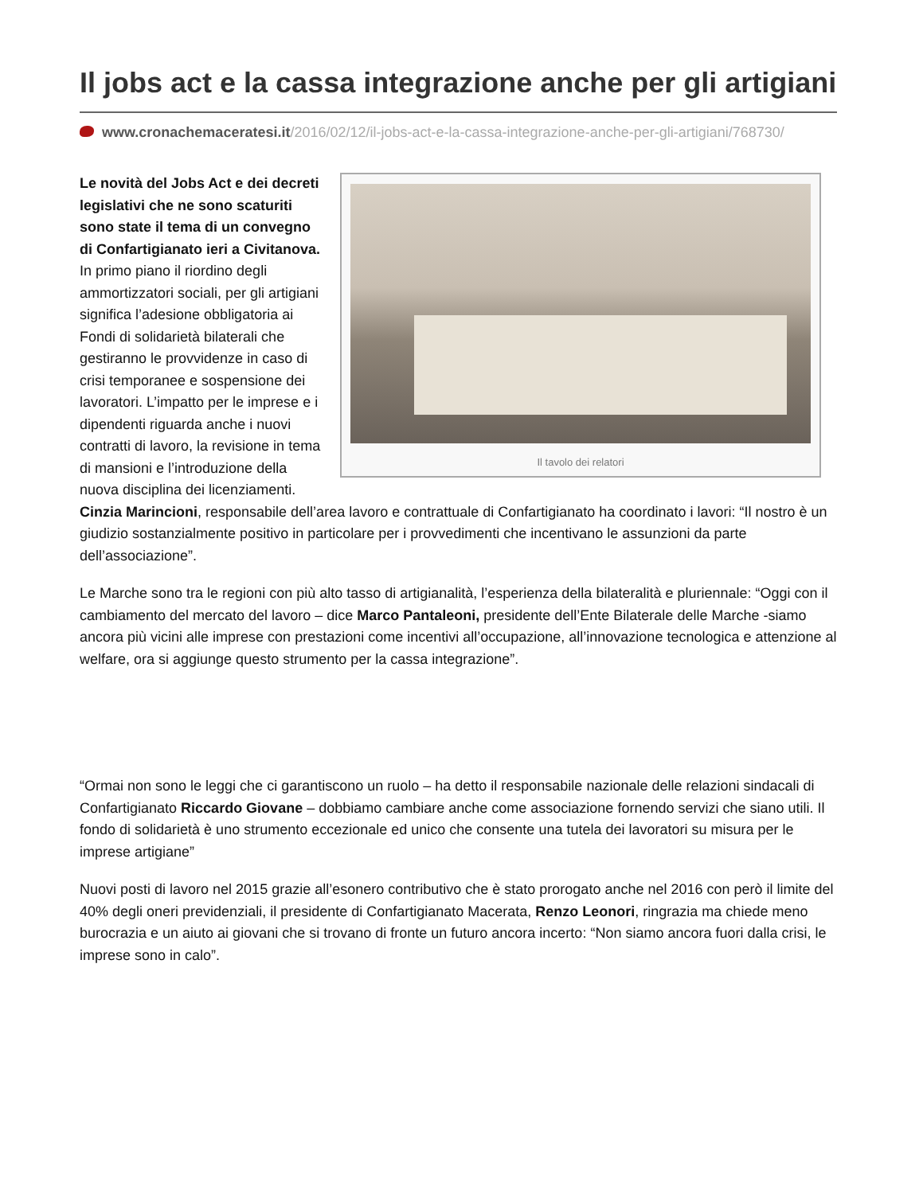Il jobs act e la cassa integrazione anche per gli artigiani
www.cronachemaceratesi.it/2016/02/12/il-jobs-act-e-la-cassa-integrazione-anche-per-gli-artigiani/768730/
Il tavolo dei relatori
Le novità del Jobs Act e dei decreti legislativi che ne sono scaturiti sono state il tema di un convegno di Confartigianato ieri a Civitanova. In primo piano il riordino degli ammortizzatori sociali, per gli artigiani significa l’adesione obbligatoria ai Fondi di solidarietà bilaterali che gestiranno le provvidenze in caso di crisi temporanee e sospensione dei lavoratori. L’impatto per le imprese e i dipendenti riguarda anche i nuovi contratti di lavoro, la revisione in tema di mansioni e l’introduzione della nuova disciplina dei licenziamenti. Cinzia Marincioni, responsabile dell’area lavoro e contrattuale di Confartigianato ha coordinato i lavori: “Il nostro è un giudizio sostanzialmente positivo in particolare per i provvedimenti che incentivano le assunzioni da parte dell’associazione”.
Le Marche sono tra le regioni con più alto tasso di artigianalità, l’esperienza della bilateralità e pluriennale: “Oggi con il cambiamento del mercato del lavoro – dice Marco Pantaleoni, presidente dell’Ente Bilaterale delle Marche -siamo ancora più vicini alle imprese con prestazioni come incentivi all’occupazione, all’innovazione tecnologica e attenzione al welfare, ora si aggiunge questo strumento per la cassa integrazione”.
“Ormai non sono le leggi che ci garantiscono un ruolo – ha detto il responsabile nazionale delle relazioni sindacali di Confartigianato Riccardo Giovane – dobbiamo cambiare anche come associazione fornendo servizi che siano utili. Il fondo di solidarietà è uno strumento eccezionale ed unico che consente una tutela dei lavoratori su misura per le imprese artigiane”
Nuovi posti di lavoro nel 2015 grazie all’esonero contributivo che è stato prorogato anche nel 2016 con però il limite del 40% degli oneri previdenziali, il presidente di Confartigianato Macerata, Renzo Leonori, ringrazia ma chiede meno burocrazia e un aiuto ai giovani che si trovano di fronte un futuro ancora incerto: “Non siamo ancora fuori dalla crisi, le imprese sono in calo”.